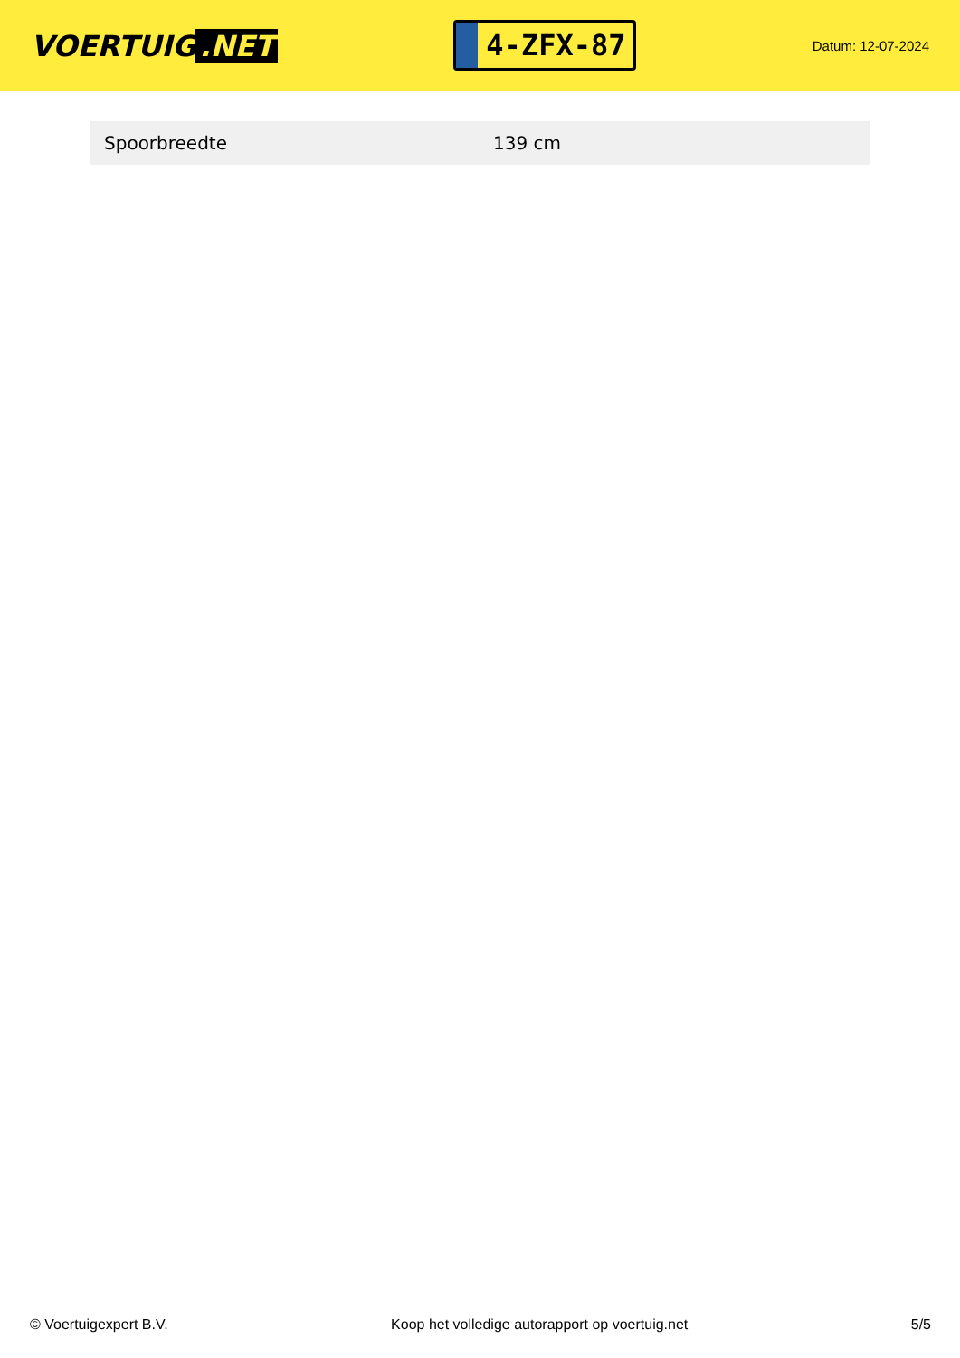VOERTUIG.NET
4-ZFX-87
Datum: 12-07-2024
| Spoorbreedte | 139 cm |
© Voertuigexpert B.V. Koop het volledige autorapport op voertuig.net 5/5